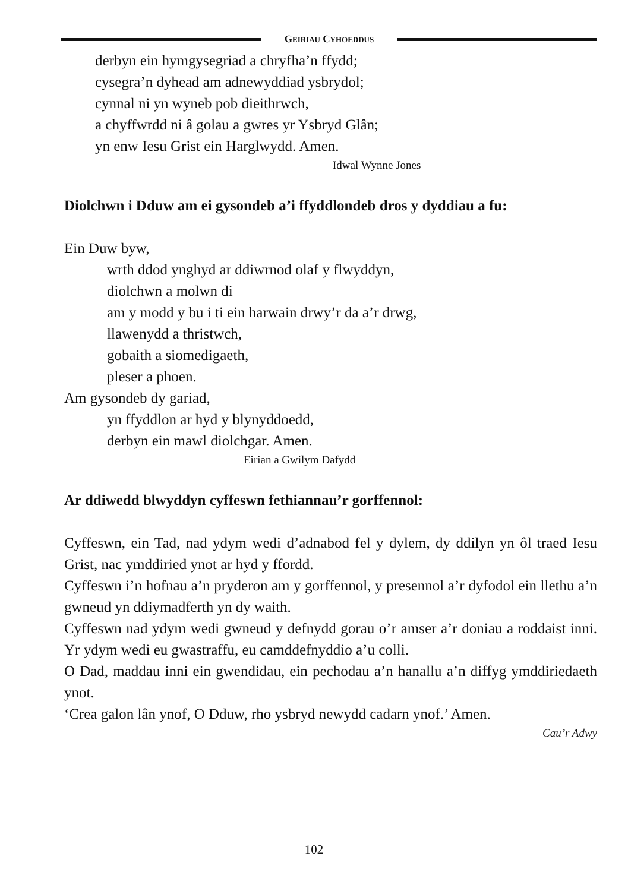GEIRIAU CYHOEDDUS
derbyn ein hymgysegriad a chryfha’n ffydd;
cysegra’n dyhead am adnewyddiad ysbrydol;
cynnal ni yn wyneb pob dieithrwch,
a chyffwrdd ni â golau a gwres yr Ysbryd Glân;
yn enw Iesu Grist ein Harglwydd. Amen.
Idwal Wynne Jones
Diolchwn i Dduw am ei gysondeb a’i ffyddlondeb dros y dyddiau a fu:
Ein Duw byw,
wrth ddod ynghyd ar ddiwrnod olaf y flwyddyn,
diolchwn a molwn di
am y modd y bu i ti ein harwain drwy’r da a’r drwg,
llawenydd a thristwch,
gobaith a siomedigaeth,
pleser a phoen.
Am gysondeb dy gariad,
yn ffyddlon ar hyd y blynyddoedd,
derbyn ein mawl diolchgar. Amen.
Eirian a Gwilym Dafydd
Ar ddiwedd blwyddyn cyffeswn fethiannau’r gorffennol:
Cyffeswn, ein Tad, nad ydym wedi d’adnabod fel y dylem, dy ddilyn yn ôl traed Iesu Grist, nac ymddiried ynot ar hyd y ffordd.
Cyffeswn i’n hofnau a’n pryderon am y gorffennol, y presennol a’r dyfodol ein llethu a’n gwneud yn ddiymadferth yn dy waith.
Cyffeswn nad ydym wedi gwneud y defnydd gorau o’r amser a’r doniau a roddaist inni. Yr ydym wedi eu gwastraffu, eu camddefnyddio a’u colli.
O Dad, maddau inni ein gwendidau, ein pechodau a’n hanallu a’n diffyg ymddiriedaeth ynot.
‘Crea galon lân ynof, O Dduw, rho ysbryd newydd cadarn ynof.’ Amen.
Cau’r Adwy
102